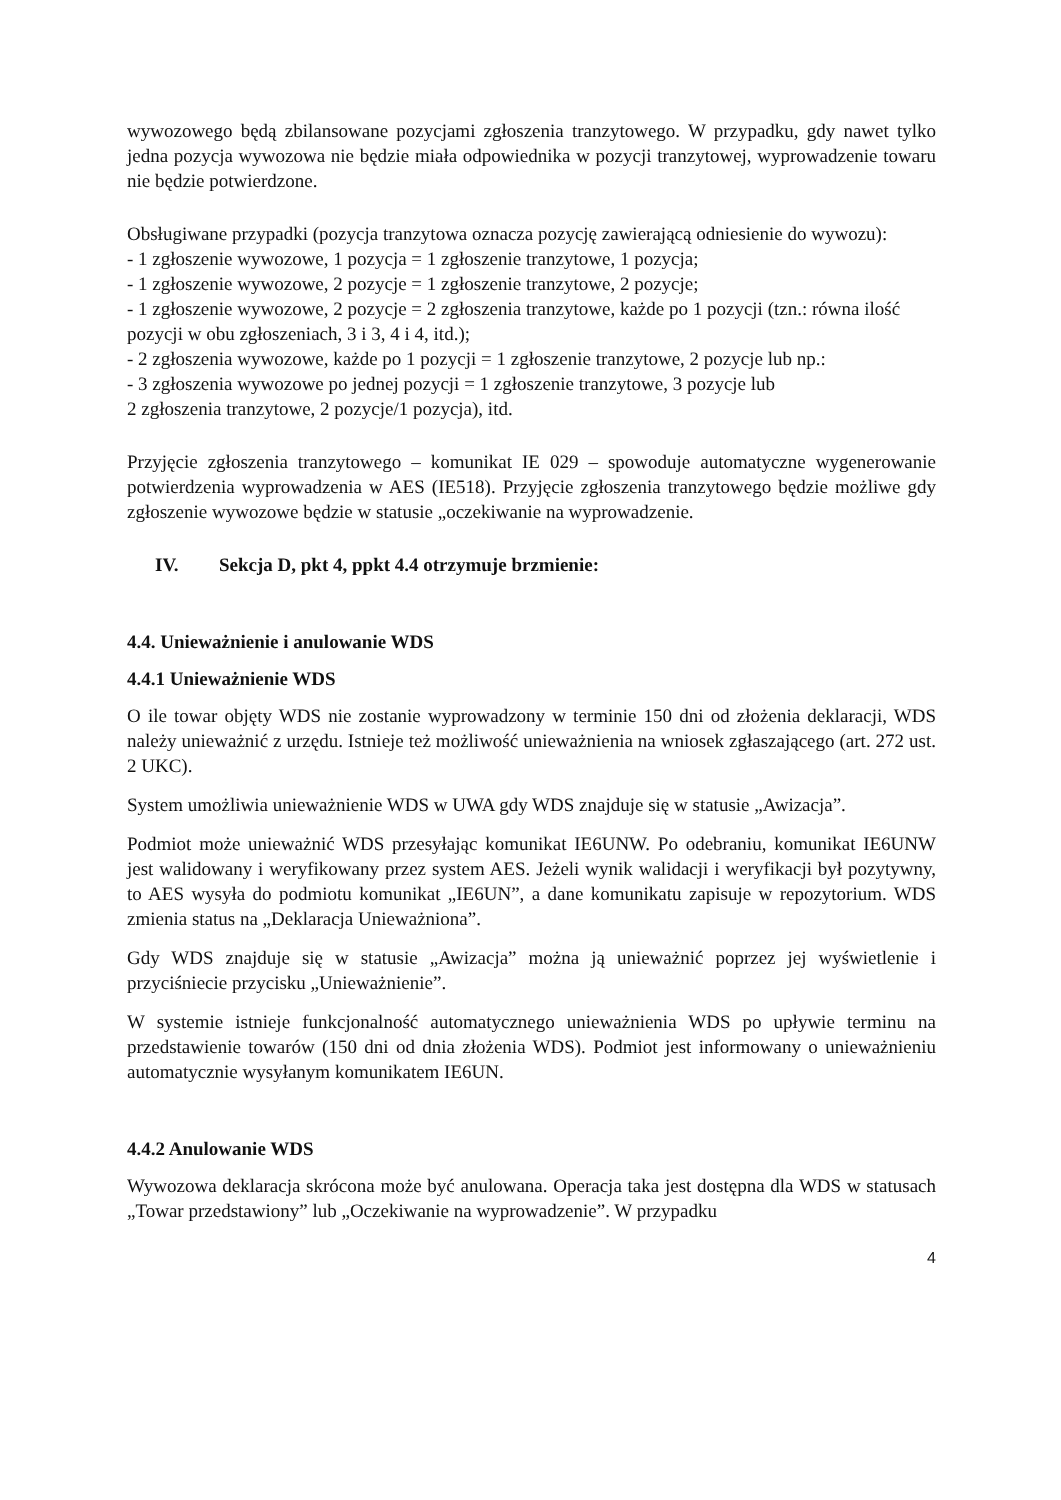wywozowego będą zbilansowane pozycjami zgłoszenia tranzytowego. W przypadku, gdy nawet tylko jedna pozycja wywozowa nie będzie miała odpowiednika w pozycji tranzytowej, wyprowadzenie towaru nie będzie potwierdzone.
Obsługiwane przypadki (pozycja tranzytowa oznacza pozycję zawierającą odniesienie do wywozu):
- 1 zgłoszenie wywozowe, 1 pozycja = 1 zgłoszenie tranzytowe, 1 pozycja;
- 1 zgłoszenie wywozowe, 2 pozycje = 1 zgłoszenie tranzytowe, 2 pozycje;
- 1 zgłoszenie wywozowe, 2 pozycje = 2 zgłoszenia tranzytowe, każde po 1 pozycji (tzn.: równa ilość pozycji w obu zgłoszeniach, 3 i 3, 4 i 4, itd.);
- 2 zgłoszenia wywozowe, każde po 1 pozycji = 1 zgłoszenie tranzytowe, 2 pozycje lub np.:
- 3 zgłoszenia wywozowe po jednej pozycji = 1 zgłoszenie tranzytowe, 3 pozycje lub
2 zgłoszenia tranzytowe, 2 pozycje/1 pozycja), itd.
Przyjęcie zgłoszenia tranzytowego – komunikat IE 029 – spowoduje automatyczne wygenerowanie potwierdzenia wyprowadzenia w AES (IE518). Przyjęcie zgłoszenia tranzytowego będzie możliwe gdy zgłoszenie wywozowe będzie w statusie „oczekiwanie na wyprowadzenie.
IV. Sekcja D, pkt 4, ppkt 4.4 otrzymuje brzmienie:
4.4. Unieważnienie i anulowanie WDS
4.4.1 Unieważnienie WDS
O ile towar objęty WDS nie zostanie wyprowadzony w terminie 150 dni od złożenia deklaracji, WDS należy unieważnić z urzędu. Istnieje też możliwość unieważnienia na wniosek zgłaszającego (art. 272 ust. 2 UKC).
System umożliwia unieważnienie WDS w UWA gdy WDS znajduje się w statusie „Awizacja”.
Podmiot może unieważnić WDS przesyłając komunikat IE6UNW. Po odebraniu, komunikat IE6UNW jest walidowany i weryfikowany przez system AES. Jeżeli wynik walidacji i weryfikacji był pozytywny, to AES wysyła do podmiotu komunikat „IE6UN”, a dane komunikatu zapisuje w repozytorium. WDS zmienia status na „Deklaracja Unieważniona”.
Gdy WDS znajduje się w statusie „Awizacja” można ją unieważnić poprzez jej wyświetlenie i przyciśniecie przycisku „Unieważnienie”.
W systemie istnieje funkcjonalność automatycznego unieważnienia WDS po upływie terminu na przedstawienie towarów (150 dni od dnia złożenia WDS). Podmiot jest informowany o unieważnieniu automatycznie wysyłanym komunikatem IE6UN.
4.4.2 Anulowanie WDS
Wywozowa deklaracja skrócona może być anulowana. Operacja taka jest dostępna dla WDS w statusach „Towar przedstawiony” lub „Oczekiwanie na wyprowadzenie”. W przypadku
4